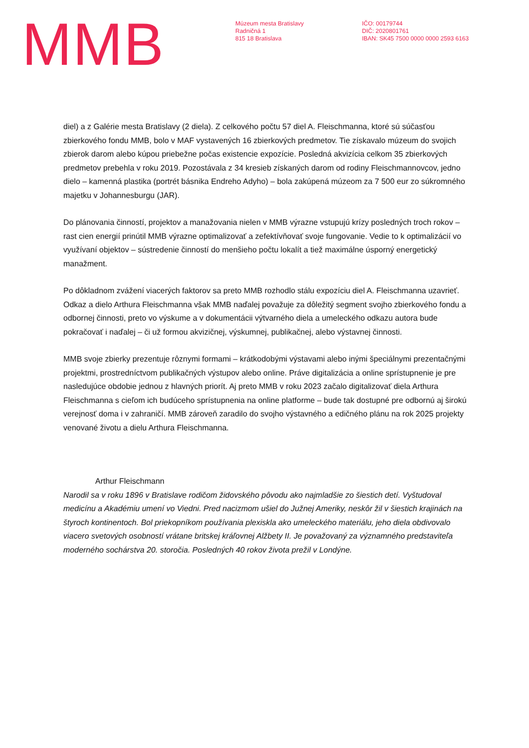MMB
Múzeum mesta Bratislavy
Radničná 1
815 18 Bratislava
IČO: 00179744
DIČ: 2020801761
IBAN: SK45 7500 0000 0000 2593 6163
diel) a z Galérie mesta Bratislavy (2 diela). Z celkového počtu 57 diel A. Fleischmanna, ktoré sú súčasťou zbierkového fondu MMB, bolo v MAF vystavených 16 zbierkových predmetov. Tie získavalo múzeum do svojich zbierok darom alebo kúpou priebežne počas existencie expozície. Posledná akvizícia celkom 35 zbierkových predmetov prebehla v roku 2019. Pozostávala z 34 kresieb získaných darom od rodiny Fleischmannovcov, jedno dielo – kamenná plastika (portrét básnika Endreho Adyho) – bola zakúpená múzeom za 7 500 eur zo súkromného majetku v Johannesburgu (JAR).
Do plánovania činností, projektov a manažovania nielen v MMB výrazne vstupujú krízy posledných troch rokov – rast cien energií prinútil MMB výrazne optimalizovať a zefektívňovať svoje fungovanie. Vedie to k optimalizácií vo využívaní objektov – sústredenie činností do menšieho počtu lokalít a tiež maximálne úsporný energetický manažment.
Po dôkladnom zvážení viacerých faktorov sa preto MMB rozhodlo stálu expozíciu diel A. Fleischmanna uzavrieť. Odkaz a dielo Arthura Fleischmanna však MMB naďalej považuje za dôležitý segment svojho zbierkového fondu a odbornej činnosti, preto vo výskume a v dokumentácii výtvarného diela a umeleckého odkazu autora bude pokračovať i naďalej – či už formou akvizičnej, výskumnej, publikačnej, alebo výstavnej činnosti.
MMB svoje zbierky prezentuje rôznymi formami – krátkodobými výstavami alebo inými špeciálnymi prezentačnými projektmi, prostredníctvom publikačných výstupov alebo online. Práve digitalizácia a online sprístupnenie je pre nasledujúce obdobie jednou z hlavných priorít. Aj preto MMB v roku 2023 začalo digitalizovať diela Arthura Fleischmanna s cieľom ich budúceho sprístupnenia na online platforme – bude tak dostupné pre odbornú aj širokú verejnosť doma i v zahraničí. MMB zároveň zaradilo do svojho výstavného a edičného plánu na rok 2025 projekty venované životu a dielu Arthura Fleischmanna.
Arthur Fleischmann
Narodil sa v roku 1896 v Bratislave rodičom židovského pôvodu ako najmladšie zo šiestich detí. Vyštudoval medicínu a Akadémiu umení vo Viedni. Pred nacizmom ušiel do Južnej Ameriky, neskôr žil v šiestich krajinách na štyroch kontinentoch. Bol priekopníkom používania plexiskla ako umeleckého materiálu, jeho diela obdivovalo viacero svetových osobností vrátane britskej kráľovnej Alžbety II. Je považovaný za významného predstaviteľa moderného sochárstva 20. storočia. Posledných 40 rokov života prežil v Londýne.